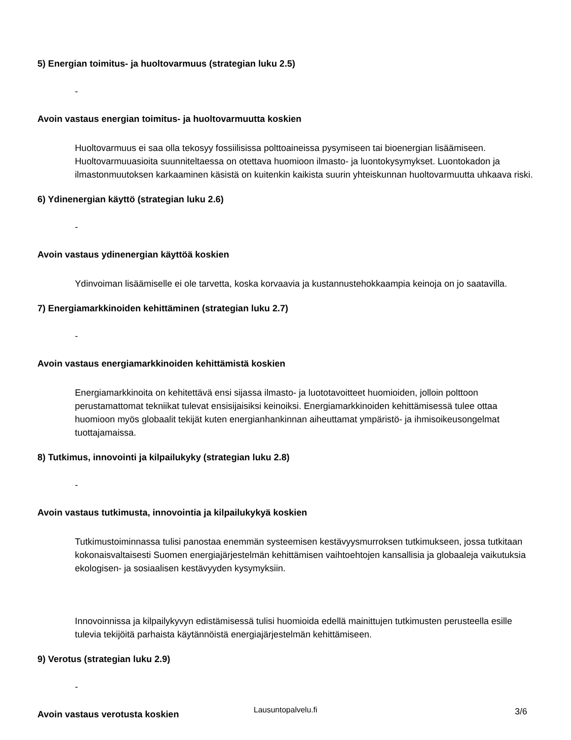5) Energian toimitus- ja huoltovarmuus (strategian luku 2.5)
-
Avoin vastaus energian toimitus- ja huoltovarmuutta koskien
Huoltovarmuus ei saa olla tekosyy fossiilisissa polttoaineissa pysymiseen tai bioenergian lisäämiseen. Huoltovarmuuasioita suunniteltaessa on otettava huomioon ilmasto- ja luontokysymykset. Luontokadon ja ilmastonmuutoksen karkaaminen käsistä on kuitenkin kaikista suurin yhteiskunnan huoltovarmuutta uhkaava riski.
6) Ydinenergian käyttö (strategian luku 2.6)
-
Avoin vastaus ydinenergian käyttöä koskien
Ydinvoiman lisäämiselle ei ole tarvetta, koska korvaavia ja kustannustehokkaampia keinoja on jo saatavilla.
7) Energiamarkkinoiden kehittäminen (strategian luku 2.7)
-
Avoin vastaus energiamarkkinoiden kehittämistä koskien
Energiamarkkinoita on kehitettävä ensi sijassa ilmasto- ja luototavoitteet huomioiden, jolloin polttoon perustamattomat tekniikat tulevat ensisijaisiksi keinoiksi. Energiamarkkinoiden kehittämisessä tulee ottaa huomioon myös globaalit tekijät kuten energianhankinnan aiheuttamat ympäristö- ja ihmisoikeusongelmat tuottajamaissa.
8) Tutkimus, innovointi ja kilpailukyky (strategian luku 2.8)
-
Avoin vastaus tutkimusta, innovointia ja kilpailukykyä koskien
Tutkimustoiminnassa tulisi panostaa enemmän systeemisen kestävyysmurroksen tutkimukseen, jossa tutkitaan kokonaisvaltaisesti Suomen energiajärjestelmän kehittämisen vaihtoehtojen kansallisia ja globaaleja vaikutuksia ekologisen- ja sosiaalisen kestävyyden kysymyksiin.
Innovoinnissa ja kilpailykyvyn edistämisessä tulisi huomioida edellä mainittujen tutkimusten perusteella esille tulevia tekijöitä parhaista käytännöistä energiajärjestelmän kehittämiseen.
9) Verotus (strategian luku 2.9)
-
Avoin vastaus verotusta koskien
Lausuntopalvelu.fi 3/6